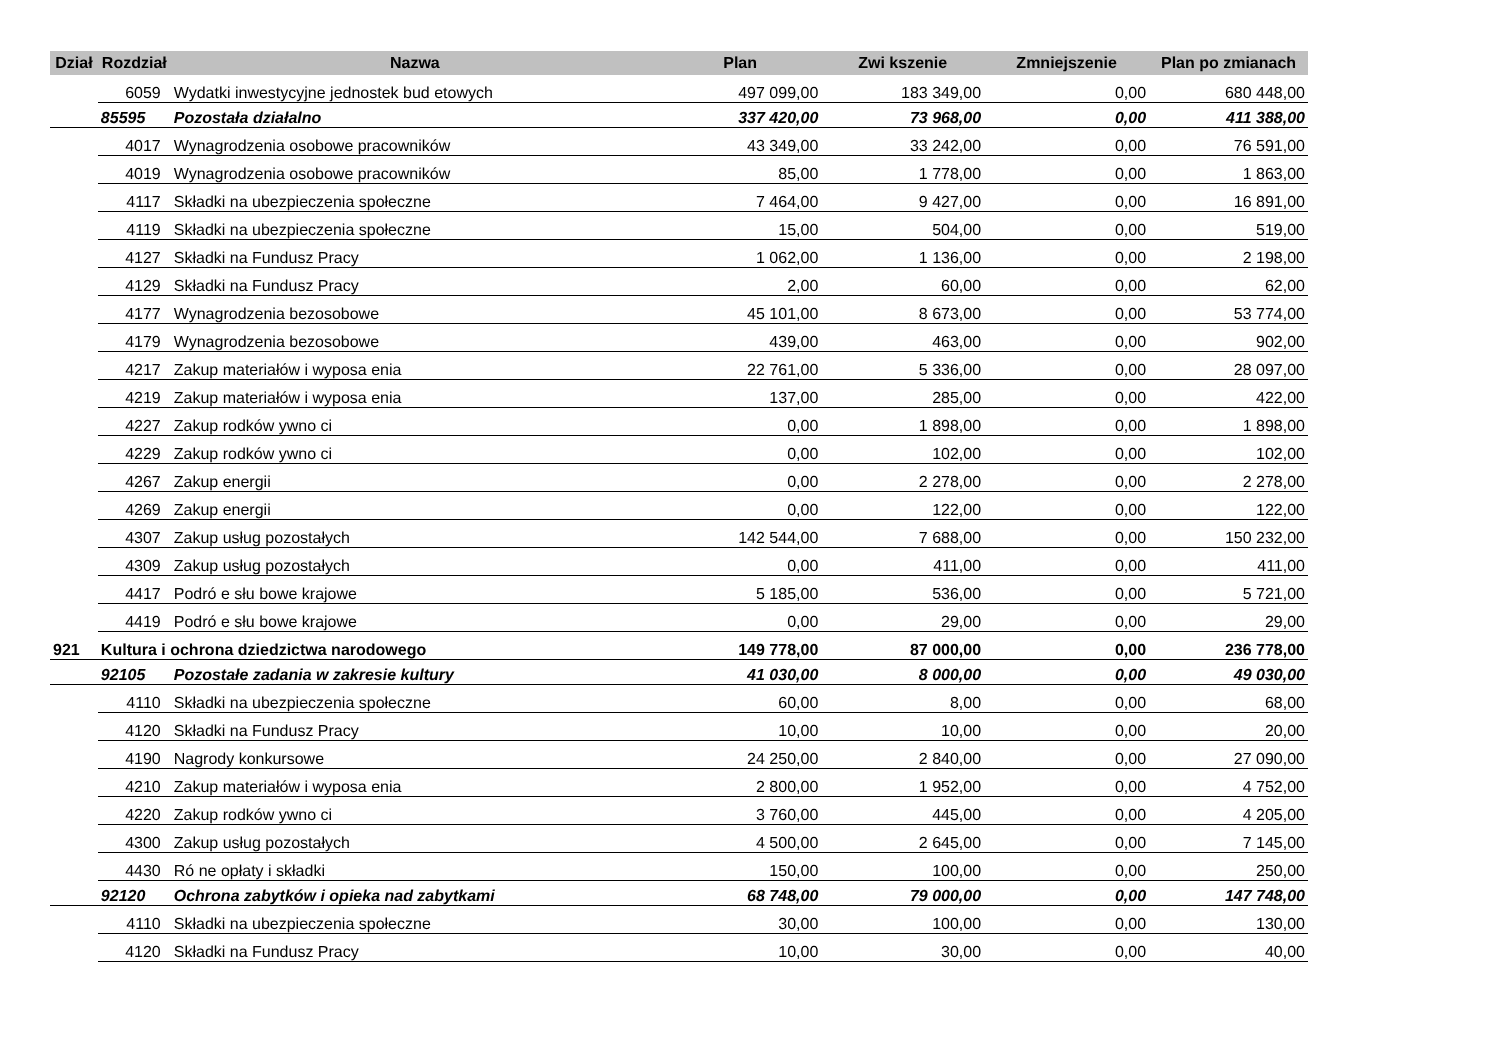| Dział | Rozdział | Nazwa | Plan | Zwi kszenie | Zmniejszenie | Plan po zmianach |
| --- | --- | --- | --- | --- | --- | --- |
| | 6059 | Wydatki inwestycyjne jednostek bud etowych | 497 099,00 | 183 349,00 | 0,00 | 680 448,00 |
| | 85595 | Pozostała działalno | 337 420,00 | 73 968,00 | 0,00 | 411 388,00 |
| | 4017 | Wynagrodzenia osobowe pracowników | 43 349,00 | 33 242,00 | 0,00 | 76 591,00 |
| | 4019 | Wynagrodzenia osobowe pracowników | 85,00 | 1 778,00 | 0,00 | 1 863,00 |
| | 4117 | Składki na ubezpieczenia społeczne | 7 464,00 | 9 427,00 | 0,00 | 16 891,00 |
| | 4119 | Składki na ubezpieczenia społeczne | 15,00 | 504,00 | 0,00 | 519,00 |
| | 4127 | Składki na Fundusz Pracy | 1 062,00 | 1 136,00 | 0,00 | 2 198,00 |
| | 4129 | Składki na Fundusz Pracy | 2,00 | 60,00 | 0,00 | 62,00 |
| | 4177 | Wynagrodzenia bezosobowe | 45 101,00 | 8 673,00 | 0,00 | 53 774,00 |
| | 4179 | Wynagrodzenia bezosobowe | 439,00 | 463,00 | 0,00 | 902,00 |
| | 4217 | Zakup materiałów i wyposa enia | 22 761,00 | 5 336,00 | 0,00 | 28 097,00 |
| | 4219 | Zakup materiałów i wyposa enia | 137,00 | 285,00 | 0,00 | 422,00 |
| | 4227 | Zakup rodków ywno ci | 0,00 | 1 898,00 | 0,00 | 1 898,00 |
| | 4229 | Zakup rodków ywno ci | 0,00 | 102,00 | 0,00 | 102,00 |
| | 4267 | Zakup energii | 0,00 | 2 278,00 | 0,00 | 2 278,00 |
| | 4269 | Zakup energii | 0,00 | 122,00 | 0,00 | 122,00 |
| | 4307 | Zakup usług pozostałych | 142 544,00 | 7 688,00 | 0,00 | 150 232,00 |
| | 4309 | Zakup usług pozostałych | 0,00 | 411,00 | 0,00 | 411,00 |
| | 4417 | Podró e słu bowe krajowe | 5 185,00 | 536,00 | 0,00 | 5 721,00 |
| | 4419 | Podró e słu bowe krajowe | 0,00 | 29,00 | 0,00 | 29,00 |
| 921 | Kultura i ochrona dziedzictwa narodowego | | 149 778,00 | 87 000,00 | 0,00 | 236 778,00 |
| | 92105 | Pozostałe zadania w zakresie kultury | 41 030,00 | 8 000,00 | 0,00 | 49 030,00 |
| | 4110 | Składki na ubezpieczenia społeczne | 60,00 | 8,00 | 0,00 | 68,00 |
| | 4120 | Składki na Fundusz Pracy | 10,00 | 10,00 | 0,00 | 20,00 |
| | 4190 | Nagrody konkursowe | 24 250,00 | 2 840,00 | 0,00 | 27 090,00 |
| | 4210 | Zakup materiałów i wyposa enia | 2 800,00 | 1 952,00 | 0,00 | 4 752,00 |
| | 4220 | Zakup rodków ywno ci | 3 760,00 | 445,00 | 0,00 | 4 205,00 |
| | 4300 | Zakup usług pozostałych | 4 500,00 | 2 645,00 | 0,00 | 7 145,00 |
| | 4430 | Ró ne opłaty i składki | 150,00 | 100,00 | 0,00 | 250,00 |
| | 92120 | Ochrona zabytków i opieka nad zabytkami | 68 748,00 | 79 000,00 | 0,00 | 147 748,00 |
| | 4110 | Składki na ubezpieczenia społeczne | 30,00 | 100,00 | 0,00 | 130,00 |
| | 4120 | Składki na Fundusz Pracy | 10,00 | 30,00 | 0,00 | 40,00 |